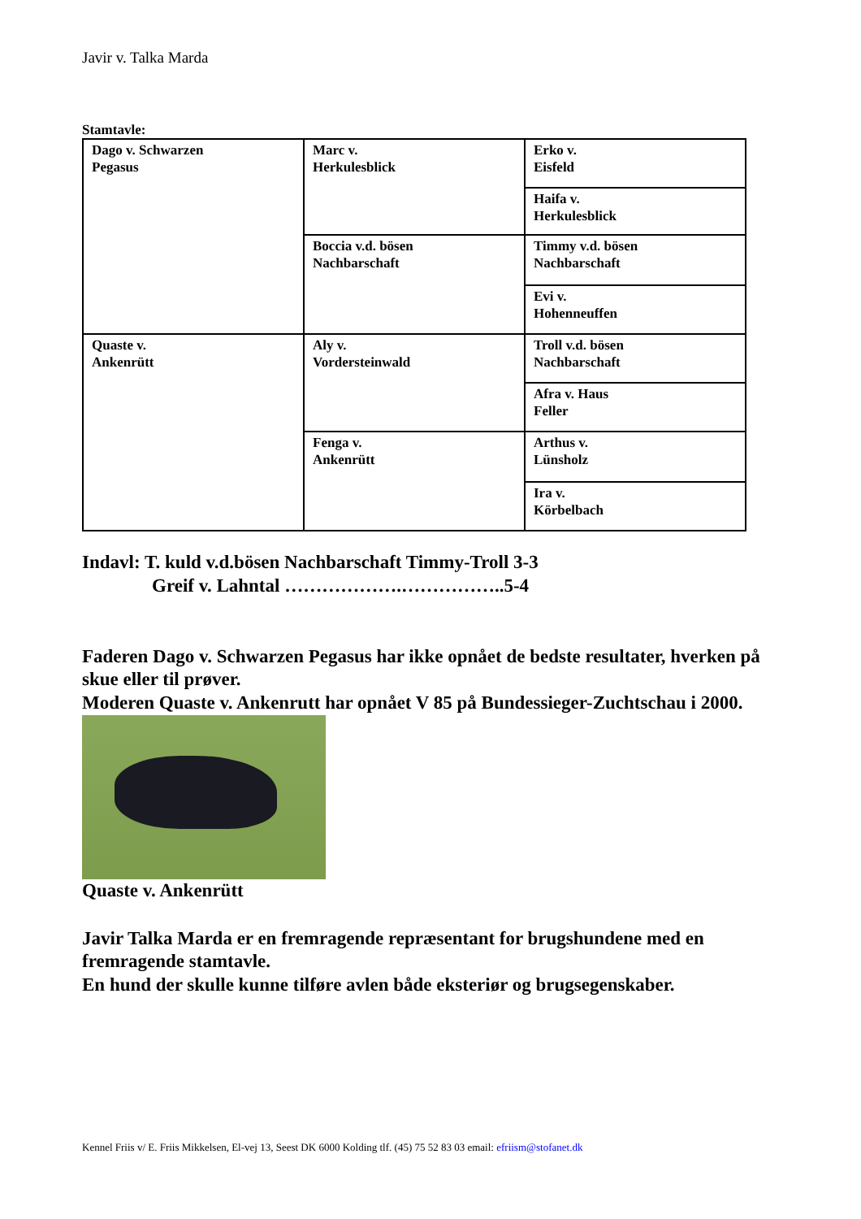Javir v. Talka Marda
Stamtavle:
| Dago v. Schwarzen Pegasus | Marc v. Herkulesblick | Erko v. Eisfeld |
| | | Haifa v. Herkulesblick |
| | Boccia v.d. bösen Nachbarschaft | Timmy v.d. bösen Nachbarschaft |
| | | Evi v. Hohenneuffen |
| Quaste v. Ankenrütt | Aly v. Vordersteinwald | Troll v.d. bösen Nachbarschaft |
| | | Afra v. Haus Feller |
| | Fenga v. Ankenrütt | Arthus v. Lünsholz |
| | | Ira v. Körbelbach |
Indavl: T. kuld v.d.bösen Nachbarschaft Timmy-Troll 3-3
Greif v. Lahntal ……………….……………..5-4
Faderen Dago v. Schwarzen Pegasus har ikke opnået de bedste resultater, hverken på skue eller til prøver.
Moderen Quaste v. Ankenrutt har opnået V 85 på Bundessieger-Zuchtschau i 2000.
Quaste v. Ankenrütt
Javir Talka Marda er en fremragende repræsentant for brugshundene med en fremragende stamtavle.
En hund der skulle kunne tilføre avlen både eksteriør og brugsegenskaber.
Kennel Friis v/ E. Friis Mikkelsen, El-vej 13, Seest DK 6000 Kolding tlf. (45) 75 52 83 03 email: efriism@stofanet.dk